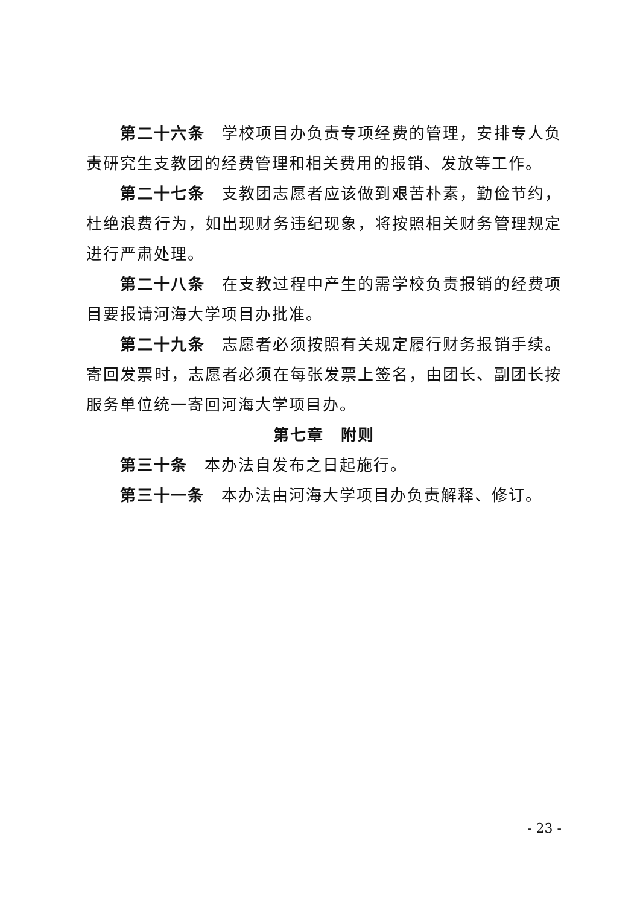第二十六条　学校项目办负责专项经费的管理，安排专人负责研究生支教团的经费管理和相关费用的报销、发放等工作。
第二十七条　支教团志愿者应该做到艰苦朴素，勤俭节约，杜绝浪费行为，如出现财务违纪现象，将按照相关财务管理规定进行严肃处理。
第二十八条　在支教过程中产生的需学校负责报销的经费项目要报请河海大学项目办批准。
第二十九条　志愿者必须按照有关规定履行财务报销手续。寄回发票时，志愿者必须在每张发票上签名，由团长、副团长按服务单位统一寄回河海大学项目办。
第七章　附则
第三十条　本办法自发布之日起施行。
第三十一条　本办法由河海大学项目办负责解释、修订。
- 23 -